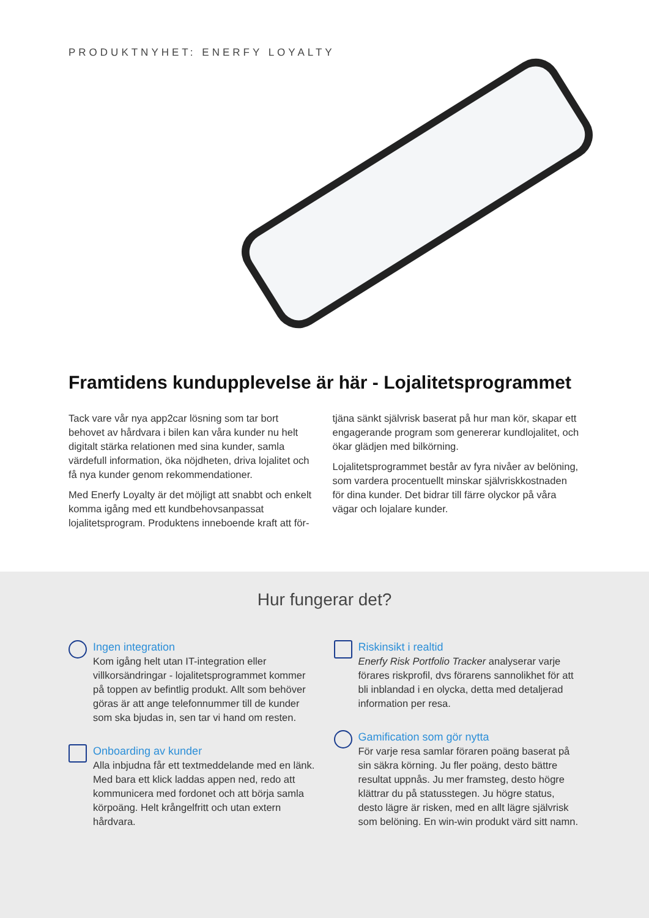PRODUKTNYHET: ENERFY LOYALTY
Framtidens kundupplevelse är här - Lojalitetsprogrammet
Tack vare vår nya app2car lösning som tar bort behovet av hårdvara i bilen kan våra kunder nu helt digitalt stärka relationen med sina kunder, samla värdefull information, öka nöjdheten, driva lojalitet och få nya kunder genom rekommendationer.
Med Enerfy Loyalty är det möjligt att snabbt och enkelt komma igång med ett kundbehovsanpassat lojalitetsprogram. Produktens inneboende kraft att för-
tjäna sänkt självrisk baserat på hur man kör, skapar ett engagerande program som genererar kundlojalitet, och ökar glädjen med bilkörning.
Lojalitetsprogrammet består av fyra nivåer av belöning, som vardera procentuellt minskar självriskkostnaden för dina kunder. Det bidrar till färre olyckor på våra vägar och lojalare kunder.
Hur fungerar det?
Ingen integration
Kom igång helt utan IT-integration eller villkorsändringar - lojalitetsprogrammet kommer på toppen av befintlig produkt. Allt som behöver göras är att ange telefonnummer till de kunder som ska bjudas in, sen tar vi hand om resten.
Onboarding av kunder
Alla inbjudna får ett textmeddelande med en länk. Med bara ett klick laddas appen ned, redo att kommunicera med fordonet och att börja samla körpoäng. Helt krångelfritt och utan extern hårdvara.
Riskinsikt i realtid
Enerfy Risk Portfolio Tracker analyserar varje förares riskprofil, dvs förarens sannolikhet för att bli inblandad i en olycka, detta med detaljerad information per resa.
Gamification som gör nytta
För varje resa samlar föraren poäng baserat på sin säkra körning. Ju fler poäng, desto bättre resultat uppnås. Ju mer framsteg, desto högre klättrar du på statusstegen. Ju högre status, desto lägre är risken, med en allt lägre självrisk som belöning. En win-win produkt värd sitt namn.